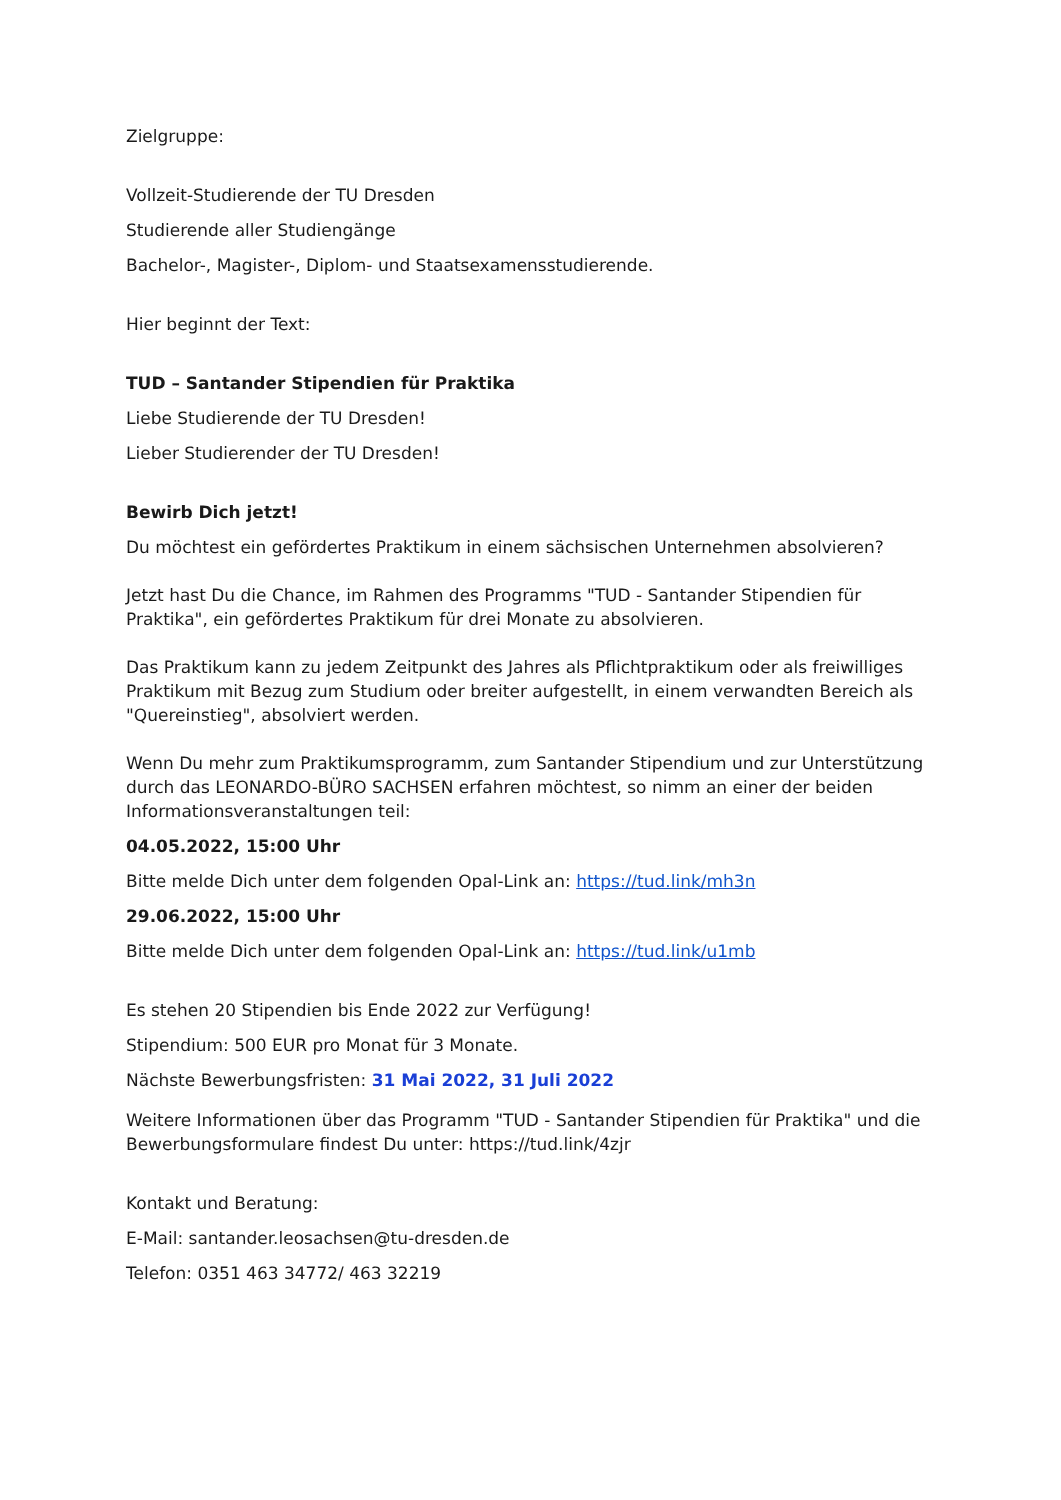Zielgruppe:
Vollzeit-Studierende der TU Dresden
Studierende aller Studiengänge
Bachelor-, Magister-, Diplom- und Staatsexamensstudierende.
Hier beginnt der Text:
TUD – Santander Stipendien für Praktika
Liebe Studierende der TU Dresden!
Lieber Studierender der TU Dresden!
Bewirb Dich jetzt!
Du möchtest ein gefördertes Praktikum in einem sächsischen Unternehmen absolvieren?
Jetzt hast Du die Chance, im Rahmen des Programms "TUD - Santander Stipendien für Praktika", ein gefördertes Praktikum für drei Monate zu absolvieren.
Das Praktikum kann zu jedem Zeitpunkt des Jahres als Pflichtpraktikum oder als freiwilliges Praktikum mit Bezug zum Studium oder breiter aufgestellt, in einem verwandten Bereich als "Quereinstieg", absolviert werden.
Wenn Du mehr zum Praktikumsprogramm, zum Santander Stipendium und zur Unterstützung durch das LEONARDO-BÜRO SACHSEN erfahren möchtest, so nimm an einer der beiden Informationsveranstaltungen teil:
04.05.2022, 15:00 Uhr
Bitte melde Dich unter dem folgenden Opal-Link an: https://tud.link/mh3n
29.06.2022, 15:00 Uhr
Bitte melde Dich unter dem folgenden Opal-Link an: https://tud.link/u1mb
Es stehen 20 Stipendien bis Ende 2022 zur Verfügung!
Stipendium: 500 EUR pro Monat für 3 Monate.
Nächste Bewerbungsfristen: 31 Mai 2022, 31 Juli 2022
Weitere Informationen über das Programm "TUD - Santander Stipendien für Praktika" und die Bewerbungsformulare findest Du unter: https://tud.link/4zjr
Kontakt und Beratung:
E-Mail: santander.leosachsen@tu-dresden.de
Telefon: 0351 463 34772/ 463 32219